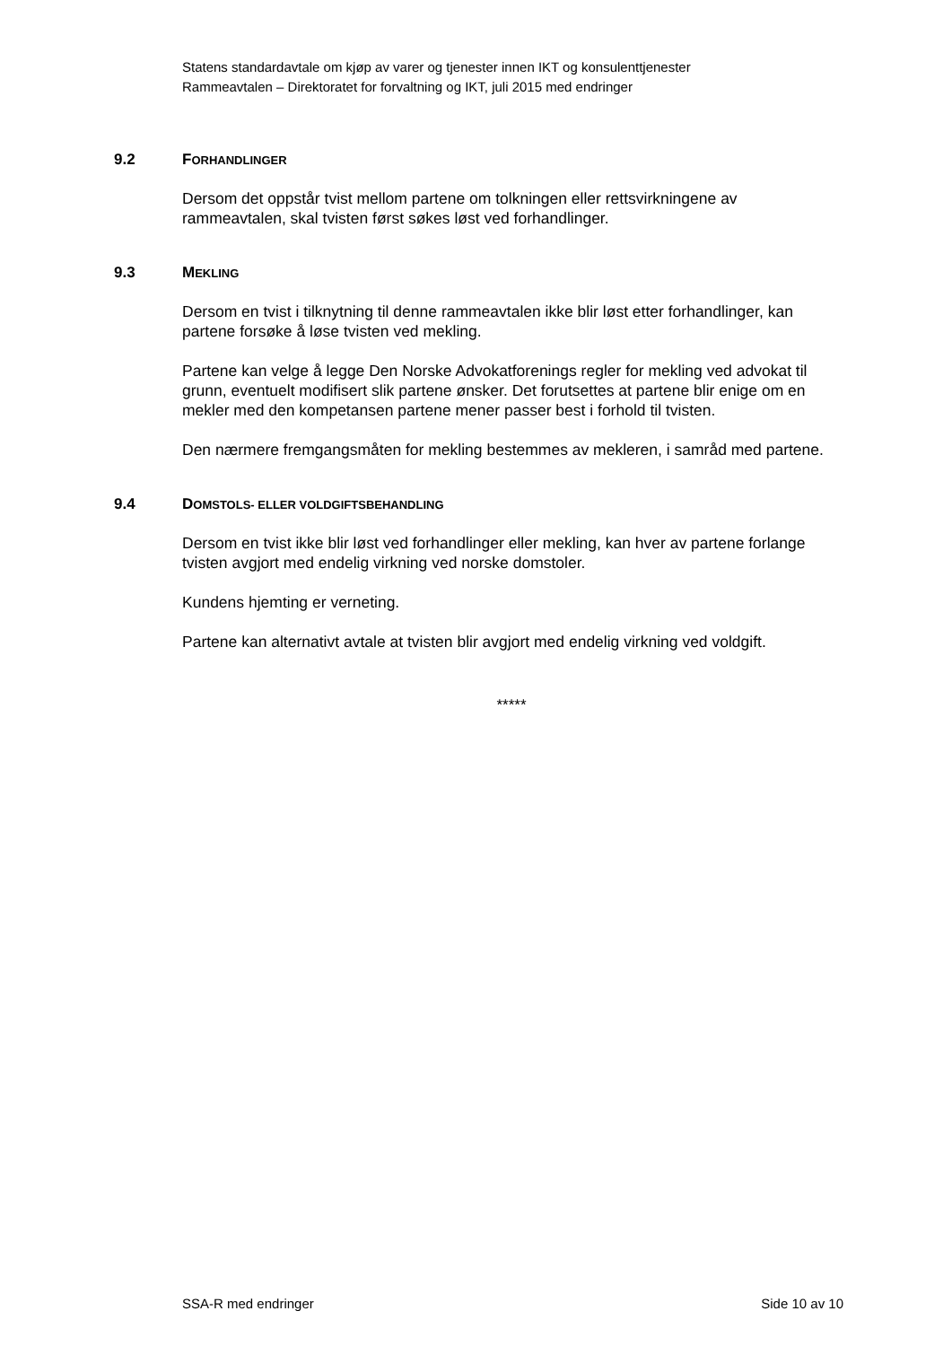Statens standardavtale om kjøp av varer og tjenester innen IKT og konsulenttjenester
Rammeavtalen – Direktoratet for forvaltning og IKT, juli 2015 med endringer
9.2 FORHANDLINGER
Dersom det oppstår tvist mellom partene om tolkningen eller rettsvirkningene av rammeavtalen, skal tvisten først søkes løst ved forhandlinger.
9.3 MEKLING
Dersom en tvist i tilknytning til denne rammeavtalen ikke blir løst etter forhandlinger, kan partene forsøke å løse tvisten ved mekling.
Partene kan velge å legge Den Norske Advokatforenings regler for mekling ved advokat til grunn, eventuelt modifisert slik partene ønsker. Det forutsettes at partene blir enige om en mekler med den kompetansen partene mener passer best i forhold til tvisten.
Den nærmere fremgangsmåten for mekling bestemmes av mekleren, i samråd med partene.
9.4 DOMSTOLS- ELLER VOLDGIFTSBEHANDLING
Dersom en tvist ikke blir løst ved forhandlinger eller mekling, kan hver av partene forlange tvisten avgjort med endelig virkning ved norske domstoler.
Kundens hjemting er verneting.
Partene kan alternativt avtale at tvisten blir avgjort med endelig virkning ved voldgift.
*****
SSA-R med endringer Side 10 av 10